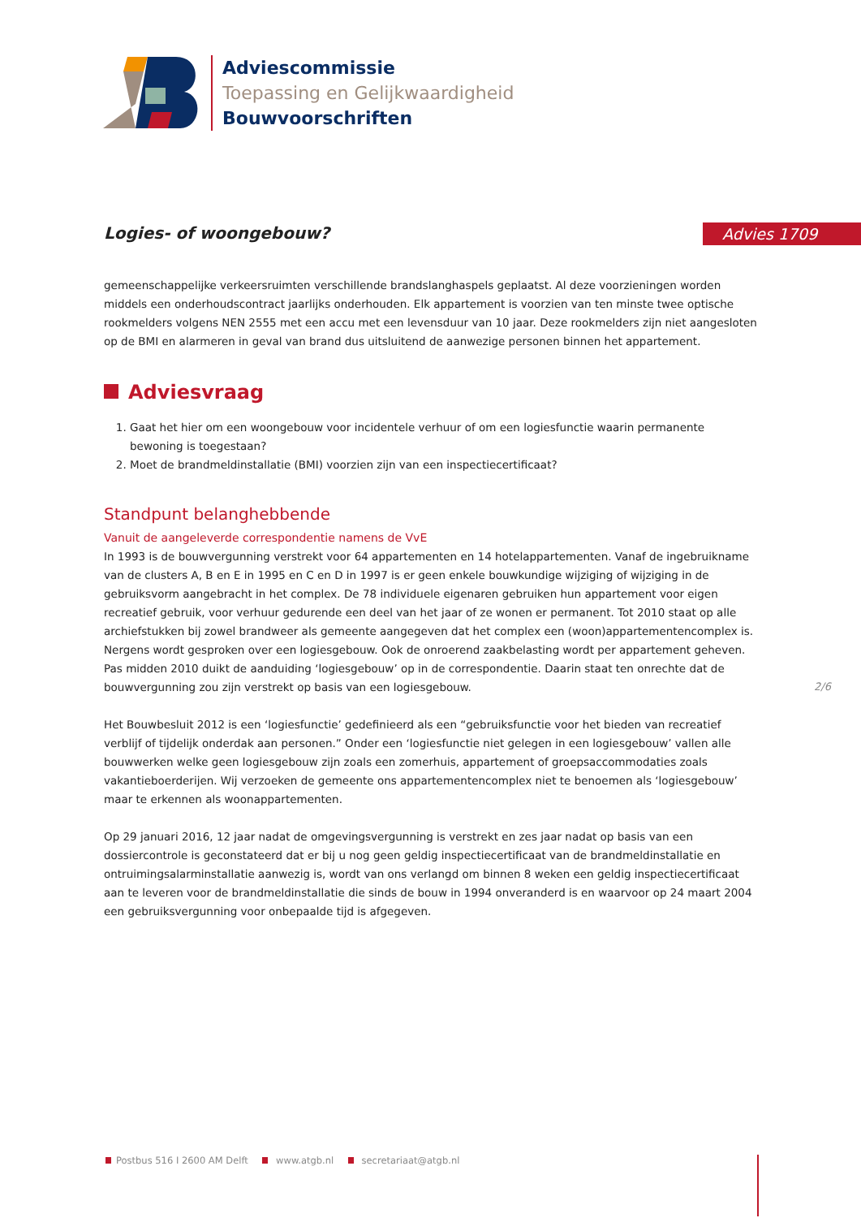Adviescommissie
Toepassing en Gelijkwaardigheid
Bouwvoorschriften
Logies- of woongebouw? Advies 1709
gemeenschappelijke verkeersruimten verschillende brandslanghaspels geplaatst. Al deze voorzieningen worden middels een onderhoudscontract jaarlijks onderhouden. Elk appartement is voorzien van ten minste twee optische rookmelders volgens NEN 2555 met een accu met een levensduur van 10 jaar. Deze rookmelders zijn niet aangesloten op de BMI en alarmeren in geval van brand dus uitsluitend de aanwezige personen binnen het appartement.
Adviesvraag
1. Gaat het hier om een woongebouw voor incidentele verhuur of om een logiesfunctie waarin permanente bewoning is toegestaan?
2. Moet de brandmeldinstallatie (BMI) voorzien zijn van een inspectiecertificaat?
Standpunt belanghebbende
Vanuit de aangeleverde correspondentie namens de VvE
In 1993 is de bouwvergunning verstrekt voor 64 appartementen en 14 hotelappartementen. Vanaf de ingebruikname van de clusters A, B en E in 1995 en C en D in 1997 is er geen enkele bouwkundige wijziging of wijziging in de gebruiksvorm aangebracht in het complex. De 78 individuele eigenaren gebruiken hun appartement voor eigen recreatief gebruik, voor verhuur gedurende een deel van het jaar of ze wonen er permanent. Tot 2010 staat op alle archiefstukken bij zowel brandweer als gemeente aangegeven dat het complex een (woon)appartementencomplex is. Nergens wordt gesproken over een logiesgebouw. Ook de onroerend zaakbelasting wordt per appartement geheven. Pas midden 2010 duikt de aanduiding ‘logiesgebouw’ op in de correspondentie. Daarin staat ten onrechte dat de bouwvergunning zou zijn verstrekt op basis van een logiesgebouw.
Het Bouwbesluit 2012 is een ‘logiesfunctie’ gedefinieerd als een “gebruiksfunctie voor het bieden van recreatief verblijf of tijdelijk onderdak aan personen.” Onder een ‘logiesfunctie niet gelegen in een logiesgebouw’ vallen alle bouwwerken welke geen logiesgebouw zijn zoals een zomerhuis, appartement of groepsaccommodaties zoals vakantieboerderijen. Wij verzoeken de gemeente ons appartementencomplex niet te benoemen als ‘logiesgebouw’ maar te erkennen als woonappartementen.
Op 29 januari 2016, 12 jaar nadat de omgevingsvergunning is verstrekt en zes jaar nadat op basis van een dossiercontrole is geconstateerd dat er bij u nog geen geldig inspectiecertificaat van de brandmeldinstallatie en ontruimingsalarminstallatie aanwezig is, wordt van ons verlangd om binnen 8 weken een geldig inspectiecertificaat aan te leveren voor de brandmeldinstallatie die sinds de bouw in 1994 onveranderd is en waarvoor op 24 maart 2004 een gebruiksvergunning voor onbepaalde tijd is afgegeven.
2/6
Postbus 516 I 2600 AM Delft www.atgb.nl secretariaat@atgb.nl